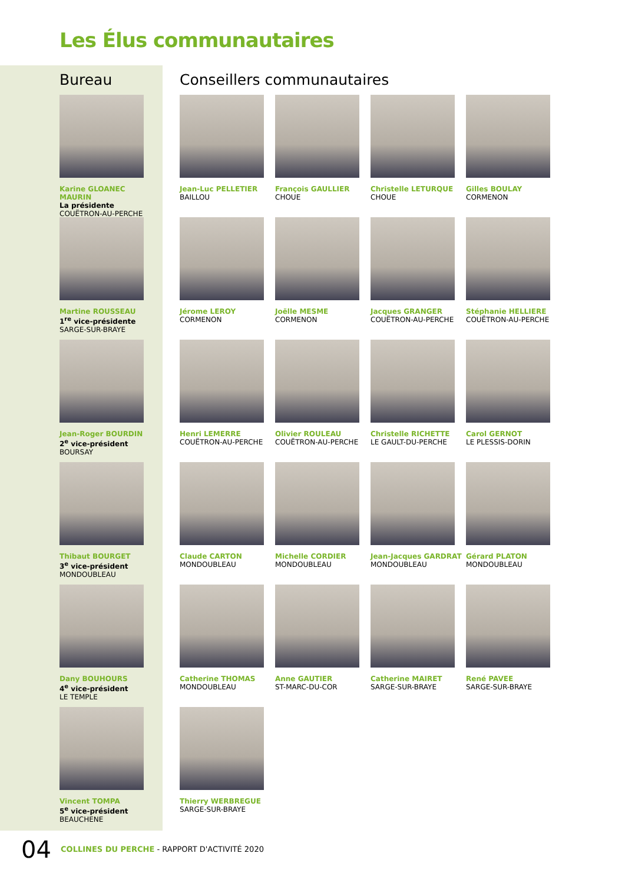Les Élus communautaires
Bureau
Karine GLOANEC MAURIN
La présidente
COUËTRON-AU-PERCHE
Martine ROUSSEAU
1<sup>re</sup> vice-présidente
SARGE-SUR-BRAYE
Jean-Roger BOURDIN
2<sup>e</sup> vice-président
BOURSAY
Thibaut BOURGET
3<sup>e</sup> vice-président
MONDOUBLEAU
Dany BOUHOURS
4<sup>e</sup> vice-président
LE TEMPLE
Vincent TOMPA
5<sup>e</sup> vice-président
BEAUCHENE
Conseillers communautaires
Jean-Luc PELLETIER
BAILLOU
François GAULLIER
CHOUE
Christelle LETURQUE
CHOUE
Gilles BOULAY
CORMENON
Jérome LEROY
CORMENON
Joëlle MESME
CORMENON
Jacques GRANGER
COUËTRON-AU-PERCHE
Stéphanie HELLIERE
COUËTRON-AU-PERCHE
Henri LEMERRE
COUËTRON-AU-PERCHE
Olivier ROULEAU
COUËTRON-AU-PERCHE
Christelle RICHETTE
LE GAULT-DU-PERCHE
Carol GERNOT
LE PLESSIS-DORIN
Claude CARTON
MONDOUBLEAU
Michelle CORDIER
MONDOUBLEAU
Jean-Jacques GARDRAT
MONDOUBLEAU
Gérard PLATON
MONDOUBLEAU
Catherine THOMAS
MONDOUBLEAU
Anne GAUTIER
ST-MARC-DU-COR
Catherine MAIRET
SARGE-SUR-BRAYE
René PAVEE
SARGE-SUR-BRAYE
Thierry WERBREGUE
SARGE-SUR-BRAYE
04 COLLINES DU PERCHE - RAPPORT D'ACTIVITÉ 2020